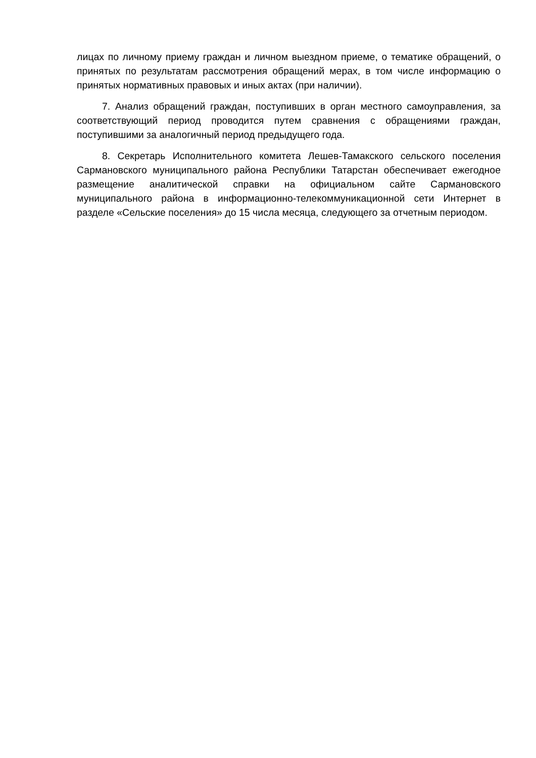лицах по личному приему граждан и личном выездном приеме, о тематике обращений, о принятых по результатам рассмотрения обращений мерах, в том числе информацию о принятых нормативных правовых и иных актах (при наличии).
7. Анализ обращений граждан, поступивших в орган местного самоуправления, за соответствующий период проводится путем сравнения с обращениями граждан, поступившими за аналогичный период предыдущего года.
8. Секретарь Исполнительного комитета Лешев-Тамакского сельского поселения Сармановского муниципального района Республики Татарстан обеспечивает ежегодное размещение аналитической справки на официальном сайте Сармановского муниципального района в информационно-телекоммуникационной сети Интернет в разделе «Сельские поселения» до 15 числа месяца, следующего за отчетным периодом.